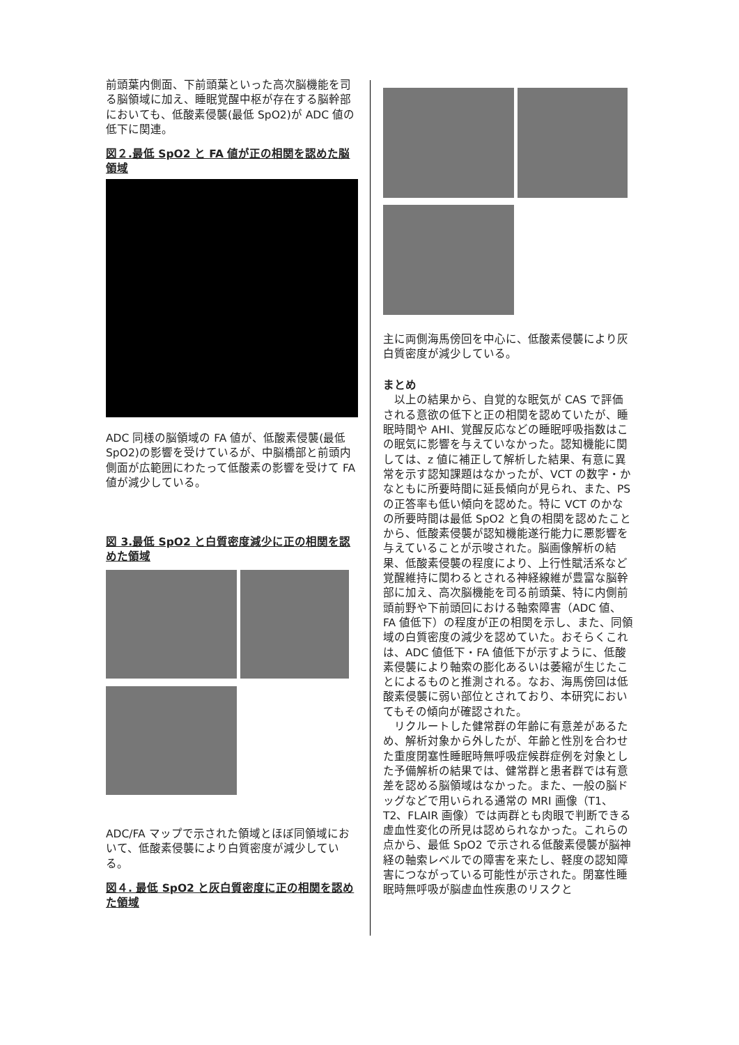前頭葉内側面、下前頭葉といった高次脳機能を司る脳領域に加え、睡眠覚醒中枢が存在する脳幹部においても、低酸素侵襲(最低 SpO2)が ADC 値の低下に関連。
図２.最低 SpO2 と FA 値が正の相関を認めた脳領域
ADC 同様の脳領域の FA 値が、低酸素侵襲(最低 SpO2)の影響を受けているが、中脳橋部と前頭内側面が広範囲にわたって低酸素の影響を受けて FA 値が減少している。
図 3.最低 SpO2 と白質密度減少に正の相関を認めた領域
ADC/FA マップで示された領域とほぼ同領域において、低酸素侵襲により白質密度が減少している。
図４. 最低 SpO2 と灰白質密度に正の相関を認めた領域
主に両側海馬傍回を中心に、低酸素侵襲により灰白質密度が減少している。
まとめ
　以上の結果から、自覚的な眠気が CAS で評価される意欲の低下と正の相関を認めていたが、睡眠時間や AHI、覚醒反応などの睡眠呼吸指数はこの眠気に影響を与えていなかった。認知機能に関しては、z 値に補正して解析した結果、有意に異常を示す認知課題はなかったが、VCT の数字・かなともに所要時間に延長傾向が見られ、また、PS の正答率も低い傾向を認めた。特に VCT のかなの所要時間は最低 SpO2 と負の相関を認めたことから、低酸素侵襲が認知機能遂行能力に悪影響を与えていることが示唆された。脳画像解析の結果、低酸素侵襲の程度により、上行性賦活系など覚醒維持に関わるとされる神経線維が豊富な脳幹部に加え、高次脳機能を司る前頭葉、特に内側前頭前野や下前頭回における軸索障害（ADC 値、FA 値低下）の程度が正の相関を示し、また、同領域の白質密度の減少を認めていた。おそらくこれは、ADC 値低下・FA 値低下が示すように、低酸素侵襲により軸索の膨化あるいは萎縮が生じたことによるものと推測される。なお、海馬傍回は低酸素侵襲に弱い部位とされており、本研究においてもその傾向が確認された。
　リクルートした健常群の年齢に有意差があるため、解析対象から外したが、年齢と性別を合わせた重度閉塞性睡眠時無呼吸症候群症例を対象とした予備解析の結果では、健常群と患者群では有意差を認める脳領域はなかった。また、一般の脳ドッグなどで用いられる通常の MRI 画像（T1、T2、FLAIR 画像）では両群とも肉眼で判断できる虚血性変化の所見は認められなかった。これらの点から、最低 SpO2 で示される低酸素侵襲が脳神経の軸索レベルでの障害を来たし、軽度の認知障害につながっている可能性が示された。閉塞性睡眠時無呼吸が脳虚血性疾患のリスクと